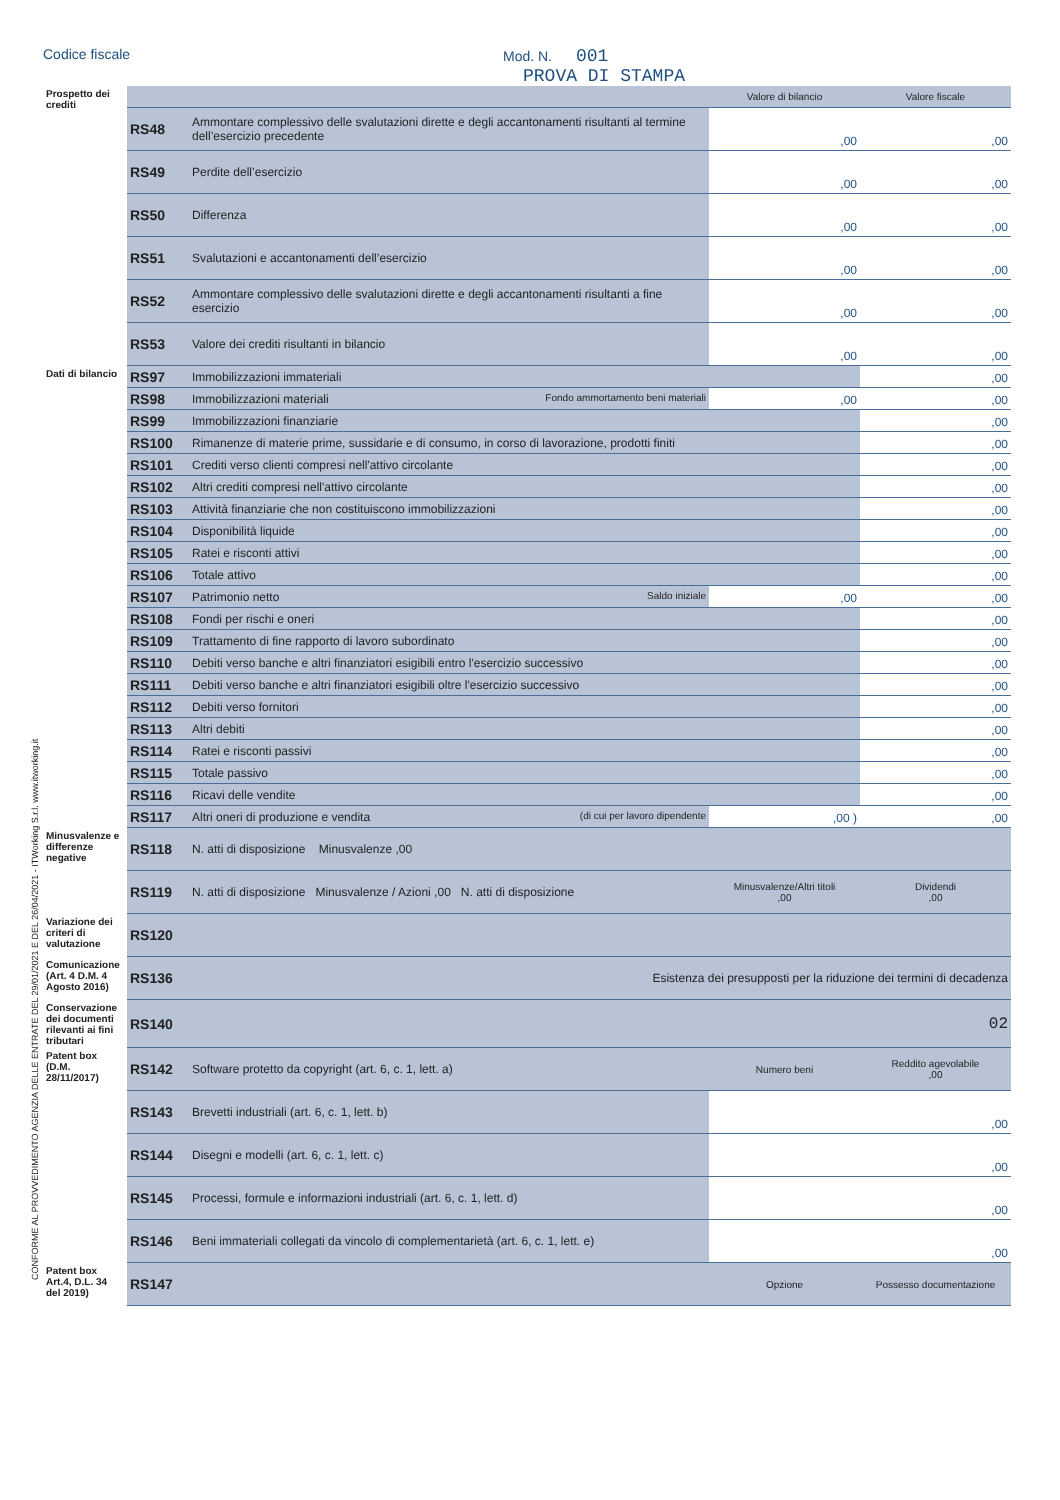Codice fiscale Mod. N. 001
PROVA DI STAMPA
CONFORME AL PROVVEDIMENTO AGENZIA DELLE ENTRATE DEL 29/01/2021 E DEL 26/04/2021 - ITWorking S.r.l. www.itworking.it
| Prospetto dei crediti | | | Valore di bilancio | Valore fiscale |
| | RS48 | Ammontare complessivo delle svalutazioni dirette e degli accantonamenti risultanti al termine dell’esercizio precedente | ,00 | ,00 |
| | RS49 | Perdite dell’esercizio | ,00 | ,00 |
| | RS50 | Differenza | ,00 | ,00 |
| | RS51 | Svalutazioni e accantonamenti dell’esercizio | ,00 | ,00 |
| | RS52 | Ammontare complessivo delle svalutazioni dirette e degli accantonamenti risultanti a fine esercizio | ,00 | ,00 |
| | RS53 | Valore dei crediti risultanti in bilancio | ,00 | ,00 |
| Dati di bilancio | RS97 | Immobilizzazioni immateriali | | ,00 |
| | RS98 | Immobilizzazioni materiali Fondo ammortamento beni materiali | ,00 | ,00 |
| | RS99 | Immobilizzazioni finanziarie | | ,00 |
| | RS100 | Rimanenze di materie prime, sussidarie e di consumo, in corso di lavorazione, prodotti finiti | | ,00 |
| | RS101 | Crediti verso clienti compresi nell'attivo circolante | | ,00 |
| | RS102 | Altri crediti compresi nell'attivo circolante | | ,00 |
| | RS103 | Attività finanziarie che non costituiscono immobilizzazioni | | ,00 |
| | RS104 | Disponibilità liquide | | ,00 |
| | RS105 | Ratei e risconti attivi | | ,00 |
| | RS106 | Totale attivo | | ,00 |
| | RS107 | Patrimonio netto Saldo iniziale | ,00 | ,00 |
| | RS108 | Fondi per rischi e oneri | | ,00 |
| | RS109 | Trattamento di fine rapporto di lavoro subordinato | | ,00 |
| | RS110 | Debiti verso banche e altri finanziatori esigibili entro l'esercizio successivo | | ,00 |
| | RS111 | Debiti verso banche e altri finanziatori esigibili oltre l'esercizio successivo | | ,00 |
| | RS112 | Debiti verso fornitori | | ,00 |
| | RS113 | Altri debiti | | ,00 |
| | RS114 | Ratei e risconti passivi | | ,00 |
| | RS115 | Totale passivo | | ,00 |
| | RS116 | Ricavi delle vendite | | ,00 |
| | RS117 | Altri oneri di produzione e vendita (di cui per lavoro dipendente | ,00 ) | ,00 |
| Minusvalenze e differenze negative | RS118 | N. atti di disposizione Minusvalenze ,00 | | |
| | RS119 | N. atti di disposizione Minusvalenze / Azioni ,00 N. atti di disposizione | Minusvalenze/Altri titoli ,00 | Dividendi ,00 |
| Variazione dei criteri di valutazione | RS120 | | | |
| Comunicazione (Art. 4 D.M. 4 Agosto 2016) | RS136 | Esistenza dei presupposti per la riduzione dei termini di decadenza | | |
| Conservazione dei documenti rilevanti ai fini tributari | RS140 | 02 | | |
| Patent box (D.M. 28/11/2017) | RS142 | Software protetto da copyright (art. 6, c. 1, lett. a) | Numero beni | Reddito agevolabile ,00 |
| | RS143 | Brevetti industriali (art. 6, c. 1, lett. b) | | ,00 |
| | RS144 | Disegni e modelli (art. 6, c. 1, lett. c) | | ,00 |
| | RS145 | Processi, formule e informazioni industriali (art. 6, c. 1, lett. d) | | ,00 |
| | RS146 | Beni immateriali collegati da vincolo di complementarietà (art. 6, c. 1, lett. e) | | ,00 |
| Patent box Art.4, D.L. 34 del 2019) | RS147 | | Opzione | Possesso documentazione |